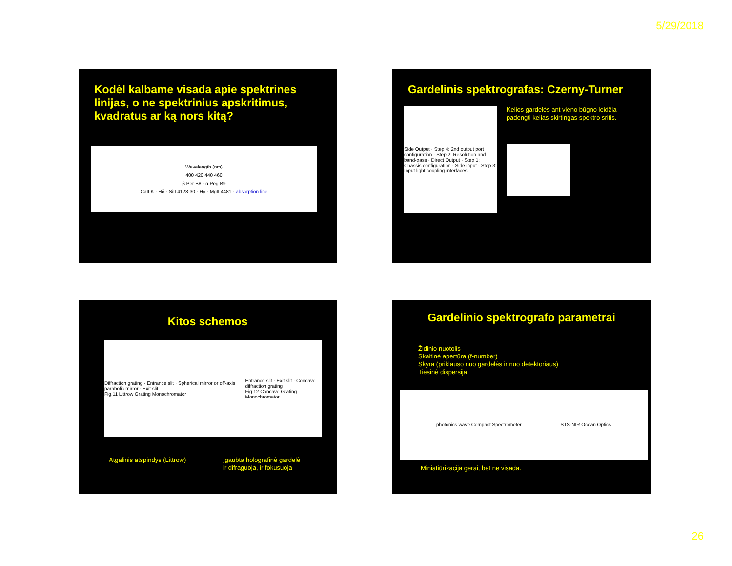5/29/2018
Kodėl kalbame visada apie spektrines linijas, o ne spektrinius apskritimus, kvadratus ar ką nors kitą?
Wavelength (nm)
400 420 440 460
β Per B8 · α Peg B9
CaII K · Hδ · SiII 4128-30 · Hγ · MgII 4481 · absorption line
Gardelinis spektrografas: Czerny-Turner
Side Output · Step 4: 2nd output port configuration · Step 2: Resolution and band-pass · Direct Output · Step 1: Chassis configuration · Side input · Step 3: Input light coupling interfaces
Kelios gardelės ant vieno būgno leidžia padengti kelias skirtingas spektro sritis.
Kitos schemos
Diffraction grating · Entrance slit · Spherical mirror or off-axis parabolic mirror · Exit slit
Fig.11 Littrow Grating Monochromator
Entrance slit · Exit slit · Concave diffraction grating
Fig.12 Concave Grating Monochromator
Atgalinis atspindys (Littrow) Įgaubta holografinė gardelė
ir difraguoja, ir fokusuoja
Gardelinio spektrografo parametrai
Židinio nuotolis
Skaitinė apertūra (f-number)
Skyra (priklauso nuo gardelės ir nuo detektoriaus)
Tiesinė dispersija
photonics wave Compact Spectrometer STS-NIR Ocean Optics
Miniatiūrizacija gerai, bet ne visada.
26